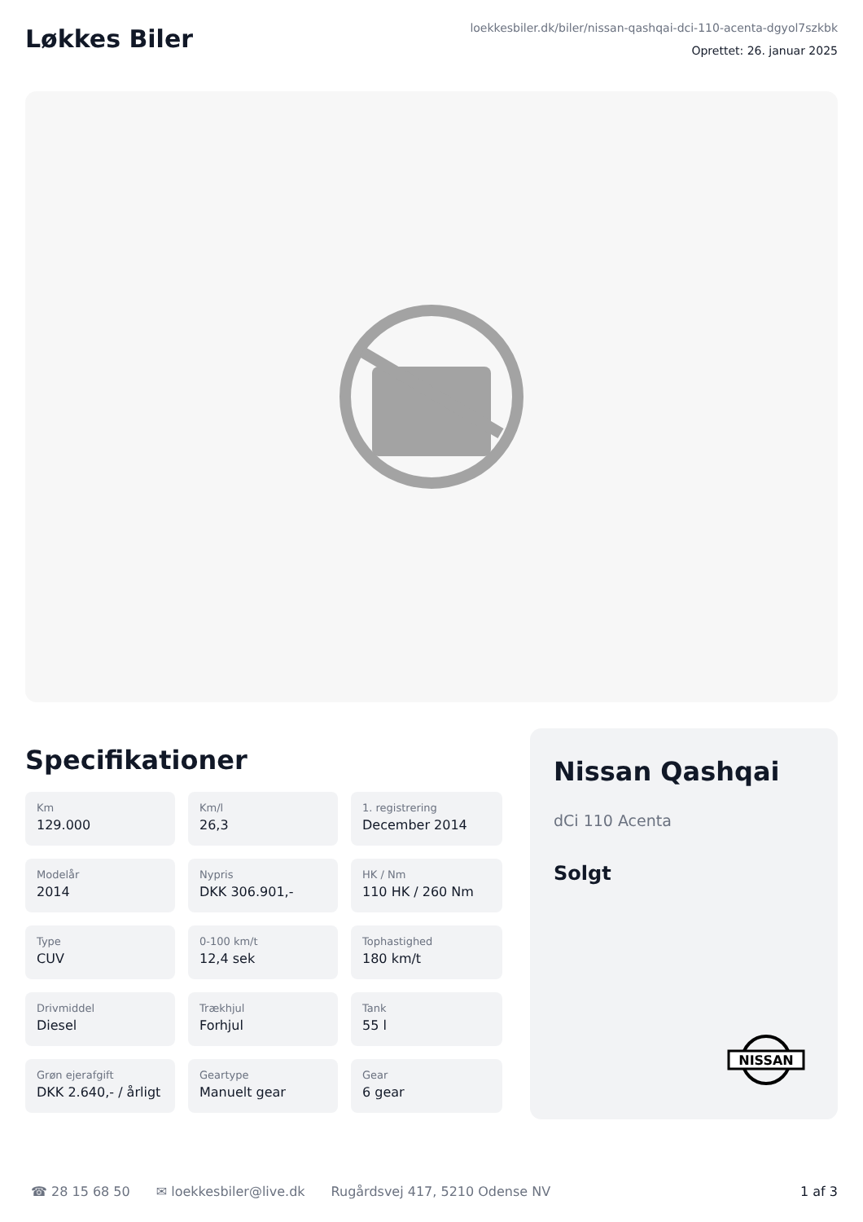Løkkes Biler
loekkesbiler.dk/biler/nissan-qashqai-dci-110-acenta-dgyol7szkbk
Oprettet: 26. januar 2025
Specifikationer
Km
129.000
Km/l
26,3
1. registrering
December 2014
Modelår
2014
Nypris
DKK 306.901,-
HK / Nm
110 HK / 260 Nm
Type
CUV
0-100 km/t
12,4 sek
Tophastighed
180 km/t
Drivmiddel
Diesel
Trækhjul
Forhjul
Tank
55 l
Grøn ejerafgift
DKK 2.640,- / årligt
Geartype
Manuelt gear
Gear
6 gear
Nissan Qashqai
dCi 110 Acenta
Solgt
NISSAN
☎ 28 15 68 50 ✉ loekkesbiler@live.dk Rugårdsvej 417, 5210 Odense NV 1 af 3